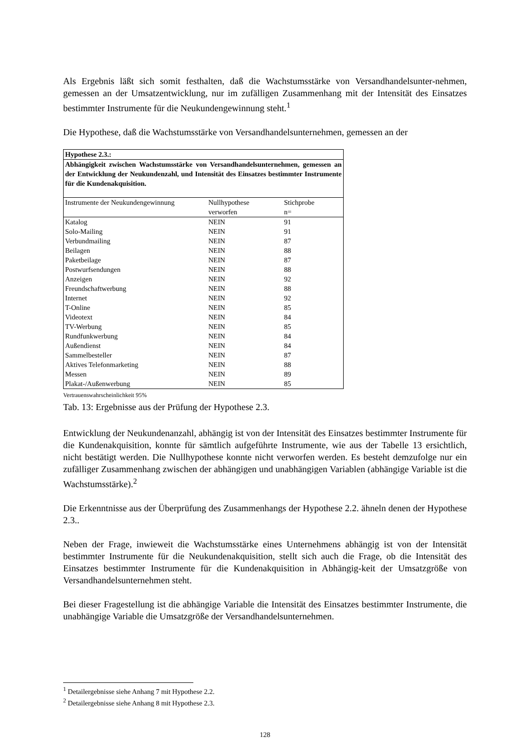Als Ergebnis läßt sich somit festhalten, daß die Wachstumsstärke von Versandhandelsunter-nehmen, gemessen an der Umsatzentwicklung, nur im zufälligen Zusammenhang mit der Intensität des Einsatzes bestimmter Instrumente für die Neukundengewinnung steht.<sup>1</sup>
Die Hypothese, daß die Wachstumsstärke von Versandhandelsunternehmen, gemessen an der
| Hypothese 2.3.: | | |
| Abhängigkeit zwischen Wachstumsstärke von Versandhandelsunternehmen, gemessen an der Entwicklung der Neukundenzahl, und Intensität des Einsatzes bestimmter Instrumente für die Kundenakquisition. | | |
| Instrumente der Neukundengewinnung | Nullhypothese verworfen | Stichprobe n= |
| Katalog | NEIN | 91 |
| Solo-Mailing | NEIN | 91 |
| Verbundmailing | NEIN | 87 |
| Beilagen | NEIN | 88 |
| Paketbeilage | NEIN | 87 |
| Postwurfsendungen | NEIN | 88 |
| Anzeigen | NEIN | 92 |
| Freundschaftwerbung | NEIN | 88 |
| Internet | NEIN | 92 |
| T-Online | NEIN | 85 |
| Videotext | NEIN | 84 |
| TV-Werbung | NEIN | 85 |
| Rundfunkwerbung | NEIN | 84 |
| Außendienst | NEIN | 84 |
| Sammelbesteller | NEIN | 87 |
| Aktives Telefonmarketing | NEIN | 88 |
| Messen | NEIN | 89 |
| Plakat-/Außenwerbung | NEIN | 85 |
Vertrauenswahrscheinlichkeit 95%
Tab. 13: Ergebnisse aus der Prüfung der Hypothese 2.3.
Entwicklung der Neukundenanzahl, abhängig ist von der Intensität des Einsatzes bestimmter Instrumente für die Kundenakquisition, konnte für sämtlich aufgeführte Instrumente, wie aus der Tabelle 13 ersichtlich, nicht bestätigt werden. Die Nullhypothese konnte nicht verworfen werden. Es besteht demzufolge nur ein zufälliger Zusammenhang zwischen der abhängigen und unabhängigen Variablen (abhängige Variable ist die Wachstumsstärke).<sup>2</sup>
Die Erkenntnisse aus der Überprüfung des Zusammenhangs der Hypothese 2.2. ähneln denen der Hypothese 2.3..
Neben der Frage, inwieweit die Wachstumsstärke eines Unternehmens abhängig ist von der Intensität bestimmter Instrumente für die Neukundenakquisition, stellt sich auch die Frage, ob die Intensität des Einsatzes bestimmter Instrumente für die Kundenakquisition in Abhängig-keit der Umsatzgröße von Versandhandelsunternehmen steht.
Bei dieser Fragestellung ist die abhängige Variable die Intensität des Einsatzes bestimmter Instrumente, die unabhängige Variable die Umsatzgröße der Versandhandelsunternehmen.
<sup>1</sup> Detailergebnisse siehe Anhang 7 mit Hypothese 2.2.
<sup>2</sup> Detailergebnisse siehe Anhang 8 mit Hypothese 2.3.
128